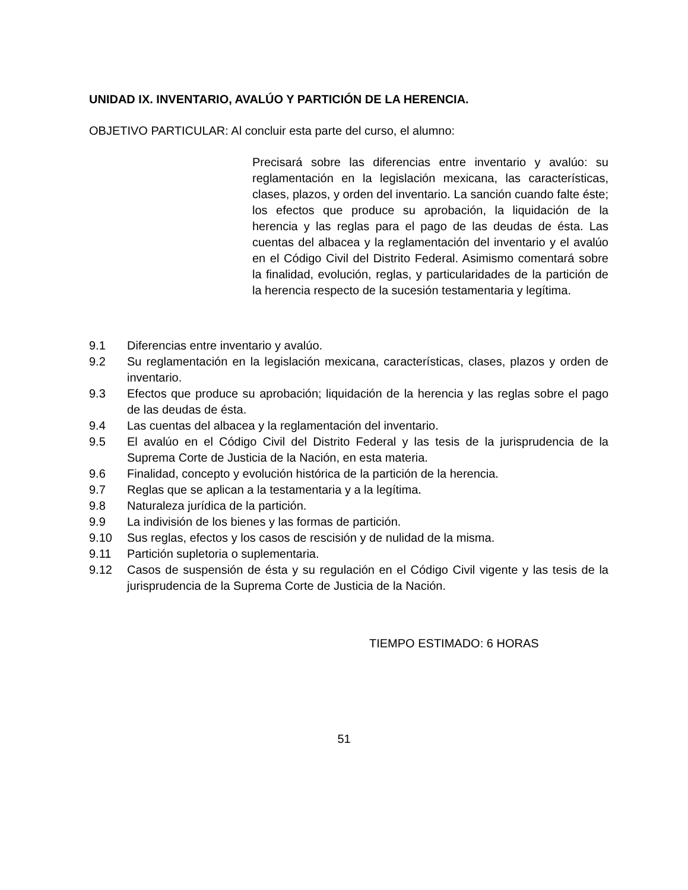UNIDAD IX. INVENTARIO, AVALÚO Y PARTICIÓN DE LA HERENCIA.
OBJETIVO PARTICULAR: Al concluir esta parte del curso, el alumno:
Precisará sobre las diferencias entre inventario y avalúo: su reglamentación en la legislación mexicana, las características, clases, plazos, y orden del inventario. La sanción cuando falte éste; los efectos que produce su aprobación, la liquidación de la herencia y las reglas para el pago de las deudas de ésta. Las cuentas del albacea y la reglamentación del inventario y el avalúo en el Código Civil del Distrito Federal. Asimismo comentará sobre la finalidad, evolución, reglas, y particularidades de la partición de la herencia respecto de la sucesión testamentaria y legítima.
9.1 Diferencias entre inventario y avalúo.
9.2 Su reglamentación en la legislación mexicana, características, clases, plazos y orden de inventario.
9.3 Efectos que produce su aprobación; liquidación de la herencia y las reglas sobre el pago de las deudas de ésta.
9.4 Las cuentas del albacea y la reglamentación del inventario.
9.5 El avalúo en el Código Civil del Distrito Federal y las tesis de la jurisprudencia de la Suprema Corte de Justicia de la Nación, en esta materia.
9.6 Finalidad, concepto y evolución histórica de la partición de la herencia.
9.7 Reglas que se aplican a la testamentaria y a la legítima.
9.8 Naturaleza jurídica de la partición.
9.9 La indivisión de los bienes y las formas de partición.
9.10 Sus reglas, efectos y los casos de rescisión y de nulidad de la misma.
9.11 Partición supletoria o suplementaria.
9.12 Casos de suspensión de ésta y su regulación en el Código Civil vigente y las tesis de la jurisprudencia de la Suprema Corte de Justicia de la Nación.
TIEMPO ESTIMADO: 6 HORAS
51